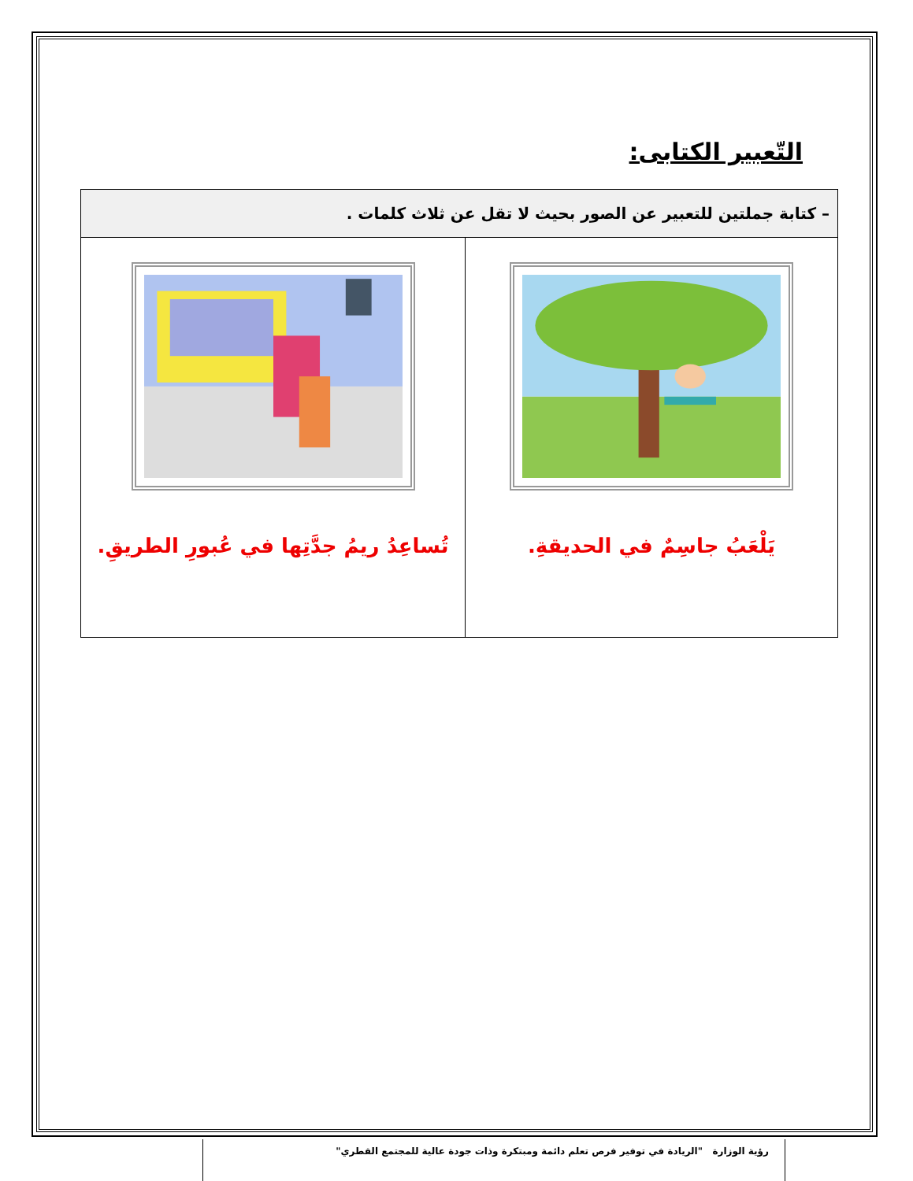التّعبير الكتابى:
| – كتابة جملتين للتعبير عن الصور بحيث لا تقل عن ثلاث كلمات . | |
| يَلْعَبُ جاسِمٌ في الحديقةِ. | تُساعِدُ ريمُ جدَّتِها في عُبورِ الطريقِ. |
رؤية الوزارة "الريادة في توفير فرص تعلم دائمة ومبتكرة وذات جودة عالية للمجتمع القطري"